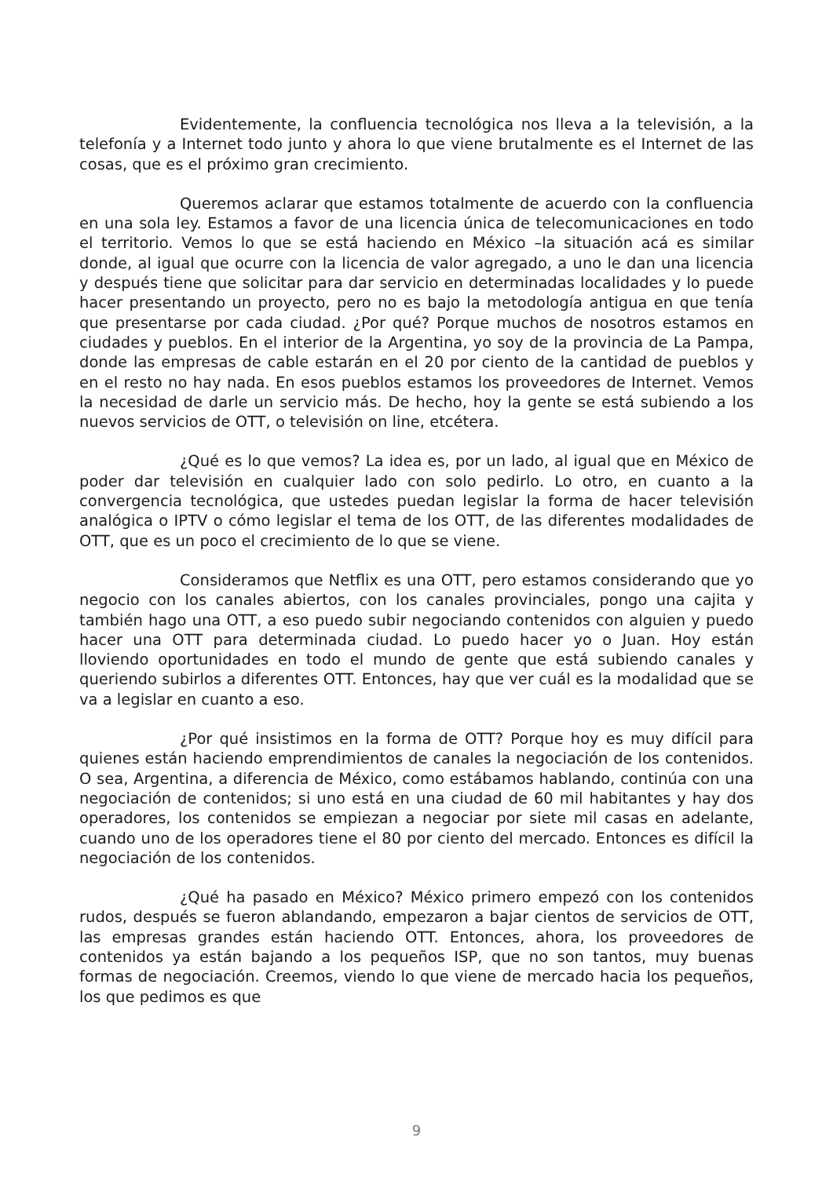Evidentemente, la confluencia tecnológica nos lleva a la televisión, a la telefonía y a Internet todo junto y ahora lo que viene brutalmente es el Internet de las cosas, que es el próximo gran crecimiento.
Queremos aclarar que estamos totalmente de acuerdo con la confluencia en una sola ley. Estamos a favor de una licencia única de telecomunicaciones en todo el territorio. Vemos lo que se está haciendo en México –la situación acá es similar donde, al igual que ocurre con la licencia de valor agregado, a uno le dan una licencia y después tiene que solicitar para dar servicio en determinadas localidades y lo puede hacer presentando un proyecto, pero no es bajo la metodología antigua en que tenía que presentarse por cada ciudad. ¿Por qué? Porque muchos de nosotros estamos en ciudades y pueblos. En el interior de la Argentina, yo soy de la provincia de La Pampa, donde las empresas de cable estarán en el 20 por ciento de la cantidad de pueblos y en el resto no hay nada. En esos pueblos estamos los proveedores de Internet. Vemos la necesidad de darle un servicio más. De hecho, hoy la gente se está subiendo a los nuevos servicios de OTT, o televisión on line, etcétera.
¿Qué es lo que vemos? La idea es, por un lado, al igual que en México de poder dar televisión en cualquier lado con solo pedirlo. Lo otro, en cuanto a la convergencia tecnológica, que ustedes puedan legislar la forma de hacer televisión analógica o IPTV o cómo legislar el tema de los OTT, de las diferentes modalidades de OTT, que es un poco el crecimiento de lo que se viene.
Consideramos que Netflix es una OTT, pero estamos considerando que yo negocio con los canales abiertos, con los canales provinciales, pongo una cajita y también hago una OTT, a eso puedo subir negociando contenidos con alguien y puedo hacer una OTT para determinada ciudad. Lo puedo hacer yo o Juan. Hoy están lloviendo oportunidades en todo el mundo de gente que está subiendo canales y queriendo subirlos a diferentes OTT. Entonces, hay que ver cuál es la modalidad que se va a legislar en cuanto a eso.
¿Por qué insistimos en la forma de OTT? Porque hoy es muy difícil para quienes están haciendo emprendimientos de canales la negociación de los contenidos. O sea, Argentina, a diferencia de México, como estábamos hablando, continúa con una negociación de contenidos; si uno está en una ciudad de 60 mil habitantes y hay dos operadores, los contenidos se empiezan a negociar por siete mil casas en adelante, cuando uno de los operadores tiene el 80 por ciento del mercado. Entonces es difícil la negociación de los contenidos.
¿Qué ha pasado en México? México primero empezó con los contenidos rudos, después se fueron ablandando, empezaron a bajar cientos de servicios de OTT, las empresas grandes están haciendo OTT. Entonces, ahora, los proveedores de contenidos ya están bajando a los pequeños ISP, que no son tantos, muy buenas formas de negociación. Creemos, viendo lo que viene de mercado hacia los pequeños, los que pedimos es que
9